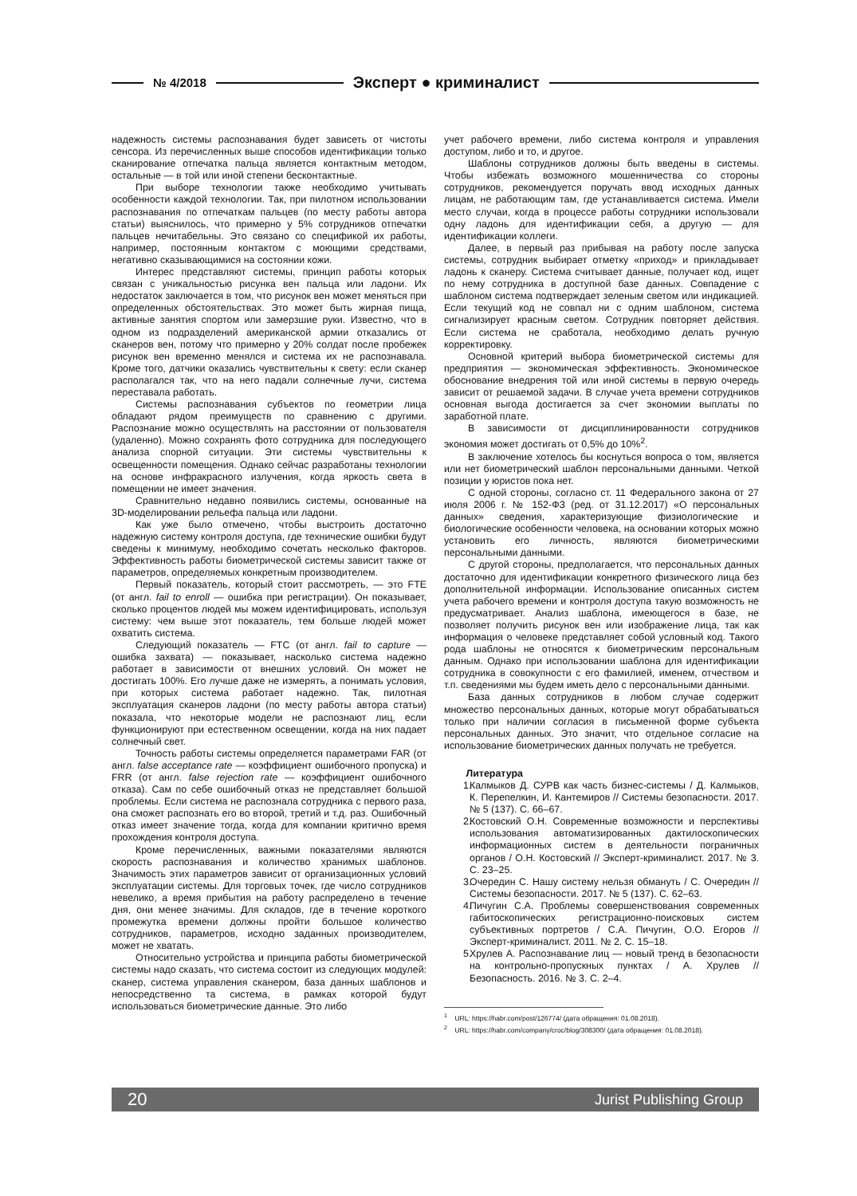№ 4/2018
Эксперт ● криминалист
надежность системы распознавания будет зависеть от чистоты сенсора. Из перечисленных выше способов идентификации только сканирование отпечатка пальца является контактным методом, остальные — в той или иной степени бесконтактные.
При выборе технологии также необходимо учитывать особенности каждой технологии. Так, при пилотном использовании распознавания по отпечаткам пальцев (по месту работы автора статьи) выяснилось, что примерно у 5% сотрудников отпечатки пальцев нечитабельны. Это связано со спецификой их работы, например, постоянным контактом с моющими средствами, негативно сказывающимися на состоянии кожи.
Интерес представляют системы, принцип работы которых связан с уникальностью рисунка вен пальца или ладони. Их недостаток заключается в том, что рисунок вен может меняться при определенных обстоятельствах. Это может быть жирная пища, активные занятия спортом или замерзшие руки. Известно, что в одном из подразделений американской армии отказались от сканеров вен, потому что примерно у 20% солдат после пробежек рисунок вен временно менялся и система их не распознавала. Кроме того, датчики оказались чувствительны к свету: если сканер располагался так, что на него падали солнечные лучи, система переставала работать.
Системы распознавания субъектов по геометрии лица обладают рядом преимуществ по сравнению с другими. Распознание можно осуществлять на расстоянии от пользователя (удаленно). Можно сохранять фото сотрудника для последующего анализа спорной ситуации. Эти системы чувствительны к освещенности помещения. Однако сейчас разработаны технологии на основе инфракрасного излучения, когда яркость света в помещении не имеет значения.
Сравнительно недавно появились системы, основанные на 3D-моделировании рельефа пальца или ладони.
Как уже было отмечено, чтобы выстроить достаточно надежную систему контроля доступа, где технические ошибки будут сведены к минимуму, необходимо сочетать несколько факторов. Эффективность работы биометрической системы зависит также от параметров, определяемых конкретным производителем.
Первый показатель, который стоит рассмотреть, — это FTE (от англ. fail to enroll — ошибка при регистрации). Он показывает, сколько процентов людей мы можем идентифицировать, используя систему: чем выше этот показатель, тем больше людей может охватить система.
Следующий показатель — FTC (от англ. fail to capture — ошибка захвата) — показывает, насколько система надежно работает в зависимости от внешних условий. Он может не достигать 100%. Его лучше даже не измерять, а понимать условия, при которых система работает надежно. Так, пилотная эксплуатация сканеров ладони (по месту работы автора статьи) показала, что некоторые модели не распознают лиц, если функционируют при естественном освещении, когда на них падает солнечный свет.
Точность работы системы определяется параметрами FAR (от англ. false acceptance rate — коэффициент ошибочного пропуска) и FRR (от англ. false rejection rate — коэффициент ошибочного отказа). Сам по себе ошибочный отказ не представляет большой проблемы. Если система не распознала сотрудника с первого раза, она сможет распознать его во второй, третий и т.д. раз. Ошибочный отказ имеет значение тогда, когда для компании критично время прохождения контроля доступа.
Кроме перечисленных, важными показателями являются скорость распознавания и количество хранимых шаблонов. Значимость этих параметров зависит от организационных условий эксплуатации системы. Для торговых точек, где число сотрудников невелико, а время прибытия на работу распределено в течение дня, они менее значимы. Для складов, где в течение короткого промежутка времени должны пройти большое количество сотрудников, параметров, исходно заданных производителем, может не хватать.
Относительно устройства и принципа работы биометрической системы надо сказать, что система состоит из следующих модулей: сканер, система управления сканером, база данных шаблонов и непосредственно та система, в рамках которой будут использоваться биометрические данные. Это либо
учет рабочего времени, либо система контроля и управления доступом, либо и то, и другое.
Шаблоны сотрудников должны быть введены в системы. Чтобы избежать возможного мошенничества со стороны сотрудников, рекомендуется поручать ввод исходных данных лицам, не работающим там, где устанавливается система. Имели место случаи, когда в процессе работы сотрудники использовали одну ладонь для идентификации себя, а другую — для идентификации коллеги.
Далее, в первый раз прибывая на работу после запуска системы, сотрудник выбирает отметку «приход» и прикладывает ладонь к сканеру. Система считывает данные, получает код, ищет по нему сотрудника в доступной базе данных. Совпадение с шаблоном система подтверждает зеленым светом или индикацией. Если текущий код не совпал ни с одним шаблоном, система сигнализирует красным светом. Сотрудник повторяет действия. Если система не сработала, необходимо делать ручную корректировку.
Основной критерий выбора биометрической системы для предприятия — экономическая эффективность. Экономическое обоснование внедрения той или иной системы в первую очередь зависит от решаемой задачи. В случае учета времени сотрудников основная выгода достигается за счет экономии выплаты по заработной плате.
В зависимости от дисциплинированности сотрудников экономия может достигать от 0,5% до 10%<sup>2</sup>.
В заключение хотелось бы коснуться вопроса о том, является или нет биометрический шаблон персональными данными. Четкой позиции у юристов пока нет.
С одной стороны, согласно ст. 11 Федерального закона от 27 июля 2006 г. № 152-ФЗ (ред. от 31.12.2017) «О персональных данных» сведения, характеризующие физиологические и биологические особенности человека, на основании которых можно установить его личность, являются биометрическими персональными данными.
С другой стороны, предполагается, что персональных данных достаточно для идентификации конкретного физического лица без дополнительной информации. Использование описанных систем учета рабочего времени и контроля доступа такую возможность не предусматривает. Анализ шаблона, имеющегося в базе, не позволяет получить рисунок вен или изображение лица, так как информация о человеке представляет собой условный код. Такого рода шаблоны не относятся к биометрическим персональным данным. Однако при использовании шаблона для идентификации сотрудника в совокупности с его фамилией, именем, отчеством и т.п. сведениями мы будем иметь дело с персональными данными.
База данных сотрудников в любом случае содержит множество персональных данных, которые могут обрабатываться только при наличии согласия в письменной форме субъекта персональных данных. Это значит, что отдельное согласие на использование биометрических данных получать не требуется.
Литература
1. Калмыков Д. СУРВ как часть бизнес-системы / Д. Калмыков, К. Перепелкин, И. Кантемиров // Системы безопасности. 2017. № 5 (137). С. 66–67.
2. Костовский О.Н. Современные возможности и перспективы использования автоматизированных дактилоскопических информационных систем в деятельности пограничных органов / О.Н. Костовский // Эксперт-криминалист. 2017. № 3. С. 23–25.
3. Очередин С. Нашу систему нельзя обмануть / С. Очередин // Системы безопасности. 2017. № 5 (137). С. 62–63.
4. Пичугин С.А. Проблемы совершенствования современных габитоскопических регистрационно-поисковых систем субъективных портретов / С.А. Пичугин, О.О. Егоров // Эксперт-криминалист. 2011. № 2. С. 15–18.
5. Хрулев А. Распознавание лиц — новый тренд в безопасности на контрольно-пропускных пунктах / А. Хрулев // Безопасность. 2016. № 3. С. 2–4.
<sup>1</sup> URL: https://habr.com/post/126774/ (дата обращения: 01.08.2018).
<sup>2</sup> URL: https://habr.com/company/croc/blog/308300/ (дата обращения: 01.08.2018).
20 Jurist Publishing Group